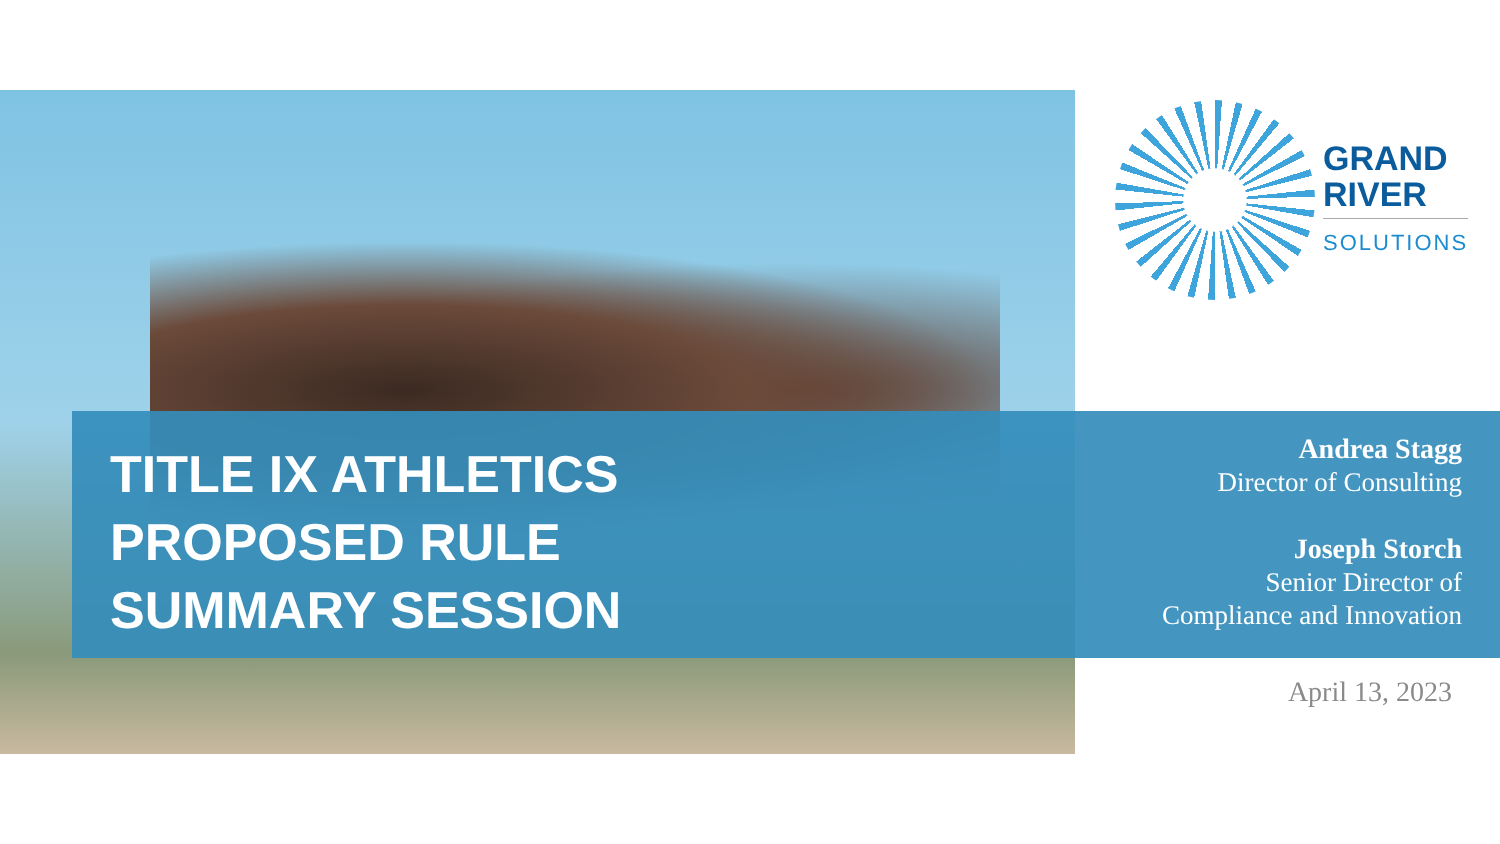GRAND
RIVER
SOLUTIONS
TITLE IX ATHLETICS
PROPOSED RULE
SUMMARY SESSION
Andrea Stagg
Director of Consulting
Joseph Storch
Senior Director of
Compliance and Innovation
April 13, 2023